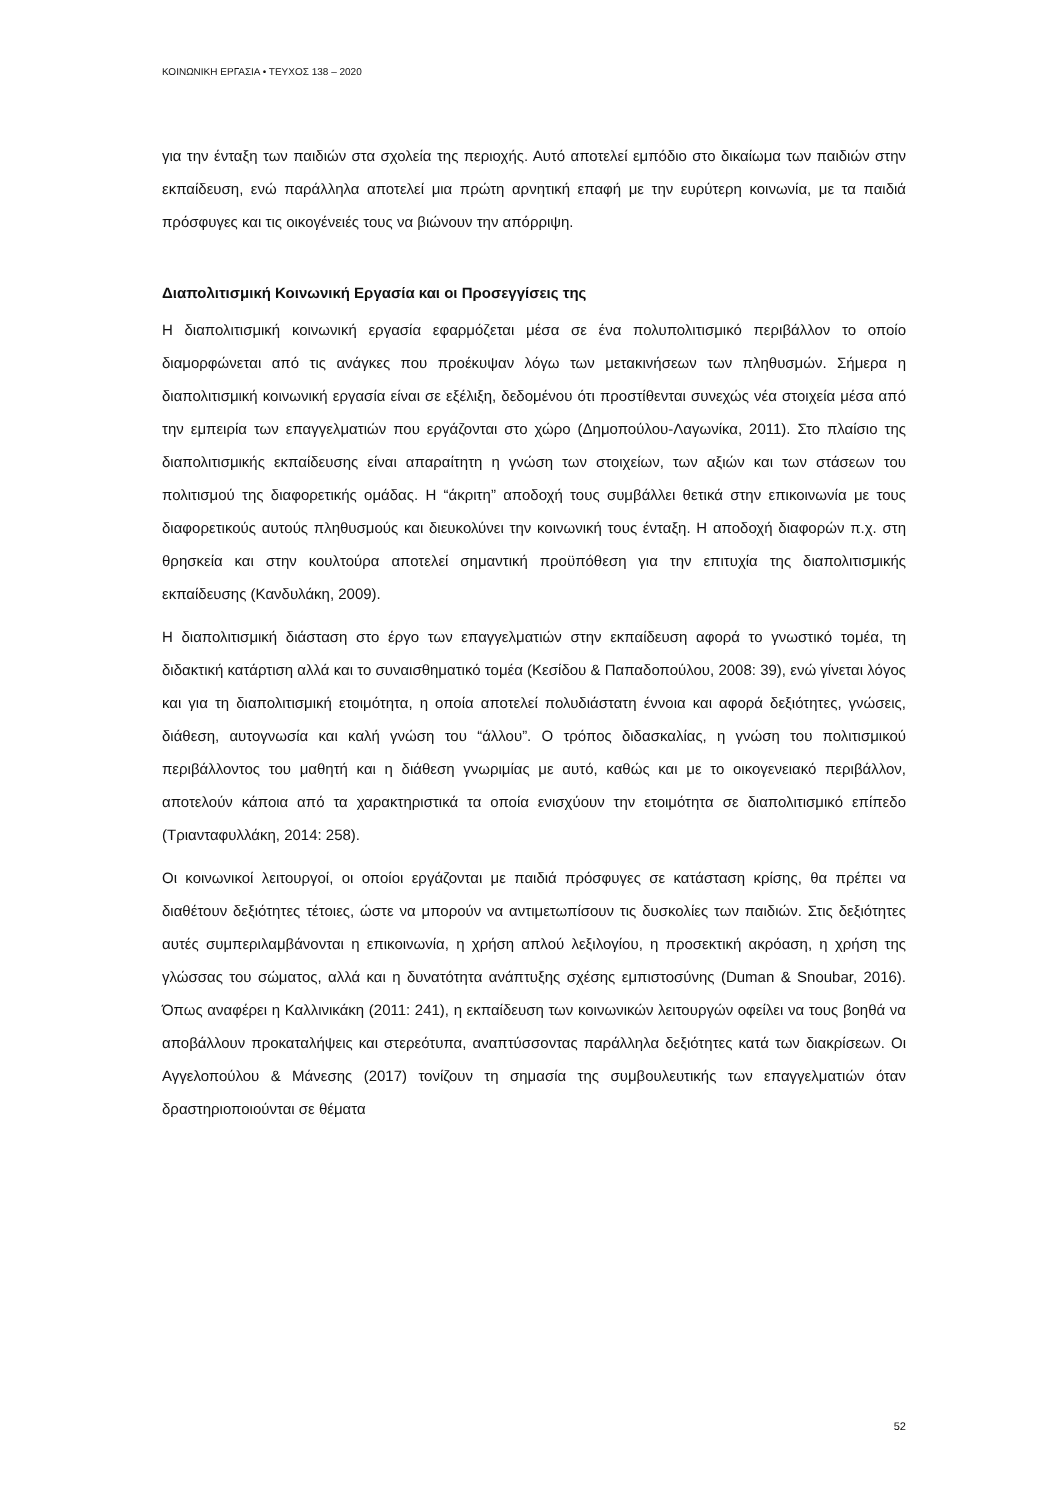ΚΟΙΝΩΝΙΚΗ ΕΡΓΑΣΙΑ • ΤΕΥΧΟΣ 138 – 2020
για την ένταξη των παιδιών στα σχολεία της περιοχής. Αυτό αποτελεί εμπόδιο στο δικαίωμα των παιδιών στην εκπαίδευση, ενώ παράλληλα αποτελεί μια πρώτη αρνητική επαφή με την ευρύτερη κοινωνία, με τα παιδιά πρόσφυγες και τις οικογένειές τους να βιώνουν την απόρριψη.
Διαπολιτισμική Κοινωνική Εργασία και οι Προσεγγίσεις της
Η διαπολιτισμική κοινωνική εργασία εφαρμόζεται μέσα σε ένα πολυπολιτισμικό περιβάλλον το οποίο διαμορφώνεται από τις ανάγκες που προέκυψαν λόγω των μετακινήσεων των πληθυσμών. Σήμερα η διαπολιτισμική κοινωνική εργασία είναι σε εξέλιξη, δεδομένου ότι προστίθενται συνεχώς νέα στοιχεία μέσα από την εμπειρία των επαγγελματιών που εργάζονται στο χώρο (Δημοπούλου-Λαγωνίκα, 2011). Στο πλαίσιο της διαπολιτισμικής εκπαίδευσης είναι απαραίτητη η γνώση των στοιχείων, των αξιών και των στάσεων του πολιτισμού της διαφορετικής ομάδας. Η “άκριτη” αποδοχή τους συμβάλλει θετικά στην επικοινωνία με τους διαφορετικούς αυτούς πληθυσμούς και διευκολύνει την κοινωνική τους ένταξη. Η αποδοχή διαφορών π.χ. στη θρησκεία και στην κουλτούρα αποτελεί σημαντική προϋπόθεση για την επιτυχία της διαπολιτισμικής εκπαίδευσης (Κανδυλάκη, 2009).
Η διαπολιτισμική διάσταση στο έργο των επαγγελματιών στην εκπαίδευση αφορά το γνωστικό τομέα, τη διδακτική κατάρτιση αλλά και το συναισθηματικό τομέα (Κεσίδου & Παπαδοπούλου, 2008: 39), ενώ γίνεται λόγος και για τη διαπολιτισμική ετοιμότητα, η οποία αποτελεί πολυδιάστατη έννοια και αφορά δεξιότητες, γνώσεις, διάθεση, αυτογνωσία και καλή γνώση του “άλλου”. Ο τρόπος διδασκαλίας, η γνώση του πολιτισμικού περιβάλλοντος του μαθητή και η διάθεση γνωριμίας με αυτό, καθώς και με το οικογενειακό περιβάλλον, αποτελούν κάποια από τα χαρακτηριστικά τα οποία ενισχύουν την ετοιμότητα σε διαπολιτισμικό επίπεδο (Τριανταφυλλάκη, 2014: 258).
Οι κοινωνικοί λειτουργοί, οι οποίοι εργάζονται με παιδιά πρόσφυγες σε κατάσταση κρίσης, θα πρέπει να διαθέτουν δεξιότητες τέτοιες, ώστε να μπορούν να αντιμετωπίσουν τις δυσκολίες των παιδιών. Στις δεξιότητες αυτές συμπεριλαμβάνονται η επικοινωνία, η χρήση απλού λεξιλογίου, η προσεκτική ακρόαση, η χρήση της γλώσσας του σώματος, αλλά και η δυνατότητα ανάπτυξης σχέσης εμπιστοσύνης (Duman & Snoubar, 2016). Όπως αναφέρει η Καλλινικάκη (2011: 241), η εκπαίδευση των κοινωνικών λειτουργών οφείλει να τους βοηθά να αποβάλλουν προκαταλήψεις και στερεότυπα, αναπτύσσοντας παράλληλα δεξιότητες κατά των διακρίσεων. Οι Αγγελοπούλου & Μάνεσης (2017) τονίζουν τη σημασία της συμβουλευτικής των επαγγελματιών όταν δραστηριοποιούνται σε θέματα
52